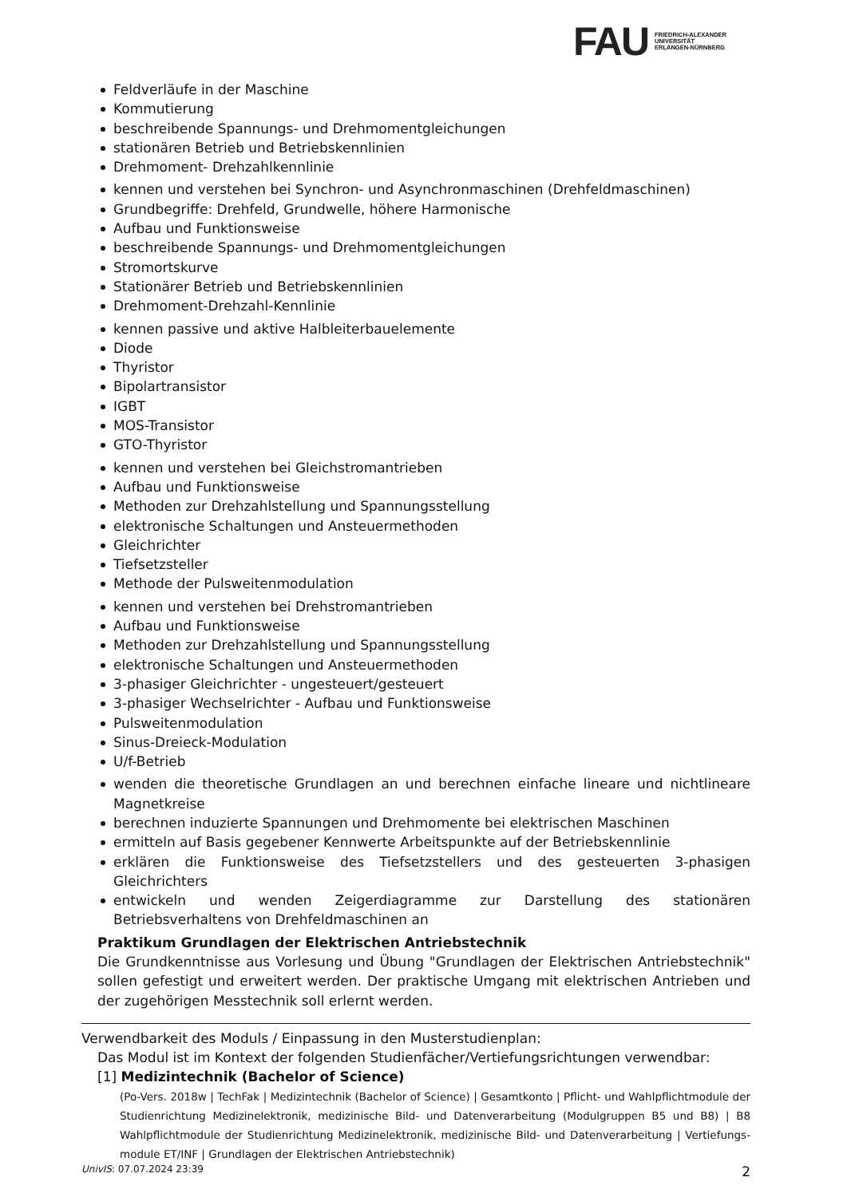FAU
FRIEDRICH-ALEXANDER
UNIVERSITÄT
ERLANGEN-NÜRNBERG
Feldverläufe in der Maschine
Kommutierung
beschreibende Spannungs- und Drehmomentgleichungen
stationären Betrieb und Betriebskennlinien
Drehmoment- Drehzahlkennlinie
kennen und verstehen bei Synchron- und Asynchronmaschinen (Drehfeldmaschinen)
Grundbegriffe: Drehfeld, Grundwelle, höhere Harmonische
Aufbau und Funktionsweise
beschreibende Spannungs- und Drehmomentgleichungen
Stromortskurve
Stationärer Betrieb und Betriebskennlinien
Drehmoment-Drehzahl-Kennlinie
kennen passive und aktive Halbleiterbauelemente
Diode
Thyristor
Bipolartransistor
IGBT
MOS-Transistor
GTO-Thyristor
kennen und verstehen bei Gleichstromantrieben
Aufbau und Funktionsweise
Methoden zur Drehzahlstellung und Spannungsstellung
elektronische Schaltungen und Ansteuermethoden
Gleichrichter
Tiefsetzsteller
Methode der Pulsweitenmodulation
kennen und verstehen bei Drehstromantrieben
Aufbau und Funktionsweise
Methoden zur Drehzahlstellung und Spannungsstellung
elektronische Schaltungen und Ansteuermethoden
3-phasiger Gleichrichter - ungesteuert/gesteuert
3-phasiger Wechselrichter - Aufbau und Funktionsweise
Pulsweitenmodulation
Sinus-Dreieck-Modulation
U/f-Betrieb
wenden die theoretische Grundlagen an und berechnen einfache lineare und nichtlineare Magnetkreise
berechnen induzierte Spannungen und Drehmomente bei elektrischen Maschinen
ermitteln auf Basis gegebener Kennwerte Arbeitspunkte auf der Betriebskennlinie
erklären die Funktionsweise des Tiefsetzstellers und des gesteuerten 3-phasigen Gleichrichters
entwickeln und wenden Zeigerdiagramme zur Darstellung des stationären Betriebsverhaltens von Drehfeldmaschinen an
Praktikum Grundlagen der Elektrischen Antriebstechnik
Die Grundkenntnisse aus Vorlesung und Übung "Grundlagen der Elektrischen Antriebstechnik" sollen gefestigt und erweitert werden. Der praktische Umgang mit elektrischen Antrieben und der zugehörigen Messtechnik soll erlernt werden.
Verwendbarkeit des Moduls / Einpassung in den Musterstudienplan:
Das Modul ist im Kontext der folgenden Studienfächer/Vertiefungsrichtungen verwendbar:
[1] Medizintechnik (Bachelor of Science)
(Po-Vers. 2018w | TechFak | Medizintechnik (Bachelor of Science) | Gesamtkonto | Pflicht- und Wahlpflichtmodule der Studienrichtung Medizinelektronik, medizinische Bild- und Datenverarbeitung (Modulgruppen B5 und B8) | B8 Wahlpflichtmodule der Studienrichtung Medizinelektronik, medizinische Bild- und Datenverarbeitung | Vertiefungs-module ET/INF | Grundlagen der Elektrischen Antriebstechnik)
UnivIS: 07.07.2024 23:39 2